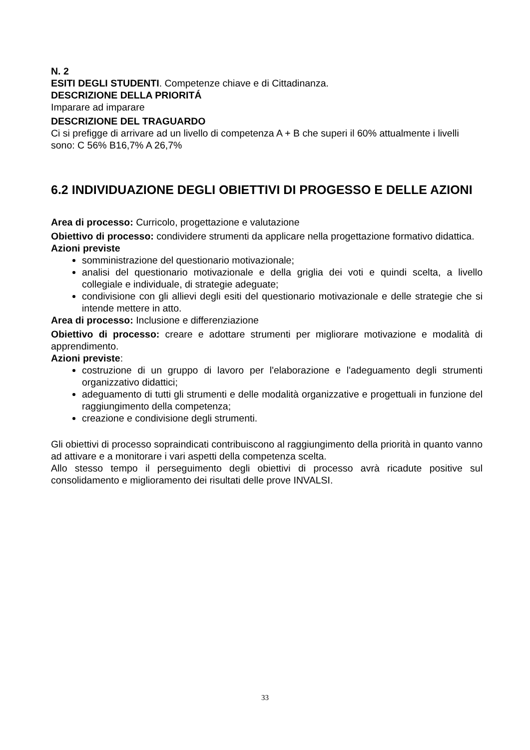N. 2
ESITI DEGLI STUDENTI. Competenze chiave e di Cittadinanza.
DESCRIZIONE DELLA PRIORITÁ
Imparare ad imparare
DESCRIZIONE DEL TRAGUARDO
Ci si prefigge di arrivare ad un livello di competenza A + B che superi il 60% attualmente i livelli sono: C 56% B16,7% A 26,7%
6.2 INDIVIDUAZIONE DEGLI OBIETTIVI DI PROGESSO E DELLE AZIONI
Area di processo: Curricolo, progettazione e valutazione
Obiettivo di processo: condividere strumenti da applicare nella progettazione formativo didattica.
Azioni previste
somministrazione del questionario motivazionale;
analisi del questionario motivazionale e della griglia dei voti e quindi scelta, a livello collegiale e individuale, di strategie adeguate;
condivisione con gli allievi degli esiti del questionario motivazionale e delle strategie che si intende mettere in atto.
Area di processo: Inclusione e differenziazione
Obiettivo di processo: creare e adottare strumenti per migliorare motivazione e modalità di apprendimento.
Azioni previste:
costruzione di un gruppo di lavoro per l'elaborazione e l'adeguamento degli strumenti organizzativo didattici;
adeguamento di tutti gli strumenti e delle modalità organizzative e progettuali in funzione del raggiungimento della competenza;
creazione e condivisione degli strumenti.
Gli obiettivi di processo sopraindicati contribuiscono al raggiungimento della priorità in quanto vanno ad attivare e a monitorare i vari aspetti della competenza scelta.
Allo stesso tempo il perseguimento degli obiettivi di processo avrà ricadute positive sul consolidamento e miglioramento dei risultati delle prove INVALSI.
33